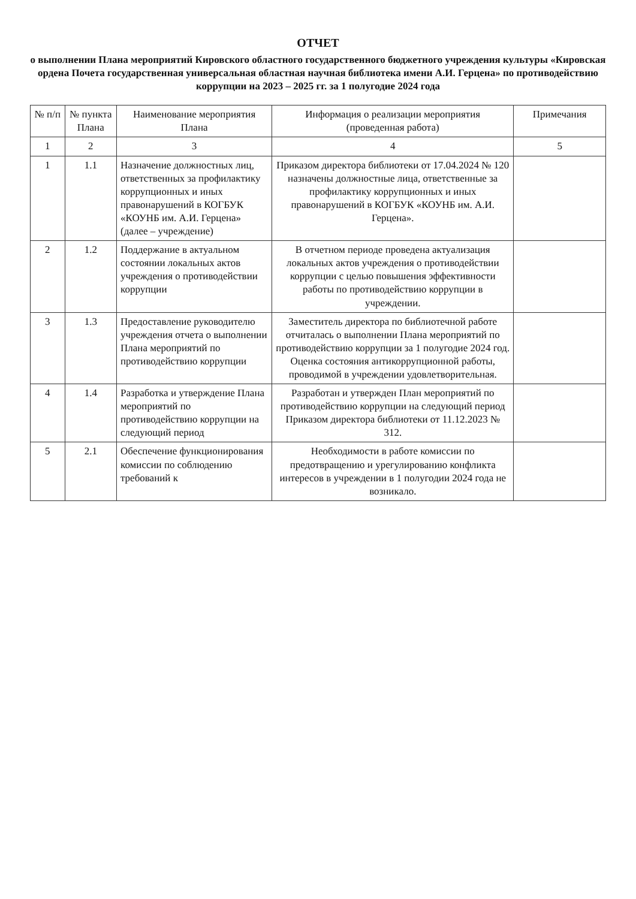ОТЧЕТ
о выполнении Плана мероприятий Кировского областного государственного бюджетного учреждения культуры «Кировская ордена Почета государственная универсальная областная научная библиотека имени А.И. Герцена» по противодействию коррупции на 2023 – 2025 гг. за 1 полугодие 2024 года
| № п/п | № пункта Плана | Наименование мероприятия Плана | Информация о реализации мероприятия (проведенная работа) | Примечания |
| --- | --- | --- | --- | --- |
| 1 | 2 | 3 | 4 | 5 |
| 1 | 1.1 | Назначение должностных лиц, ответственных за профилактику коррупционных и иных правонарушений в КОГБУК «КОУНБ им. А.И. Герцена» (далее – учреждение) | Приказом директора библиотеки от 17.04.2024 № 120 назначены должностные лица, ответственные за профилактику коррупционных и иных правонарушений в КОГБУК «КОУНБ им. А.И. Герцена». | |
| 2 | 1.2 | Поддержание в актуальном состоянии локальных актов учреждения о противодействии коррупции | В отчетном периоде проведена актуализация локальных актов учреждения о противодействии коррупции с целью повышения эффективности работы по противодействию коррупции в учреждении. | |
| 3 | 1.3 | Предоставление руководителю учреждения отчета о выполнении Плана мероприятий по противодействию коррупции | Заместитель директора по библиотечной работе отчиталась о выполнении Плана мероприятий по противодействию коррупции за 1 полугодие 2024 год. Оценка состояния антикоррупционной работы, проводимой в учреждении удовлетворительная. | |
| 4 | 1.4 | Разработка и утверждение Плана мероприятий по противодействию коррупции на следующий период | Разработан и утвержден План мероприятий по противодействию коррупции на следующий период Приказом директора библиотеки от 11.12.2023 № 312. | |
| 5 | 2.1 | Обеспечение функционирования комиссии по соблюдению требований к | Необходимости в работе комиссии по предотвращению и урегулированию конфликта интересов в учреждении в 1 полугодии 2024 года не возникало. | |